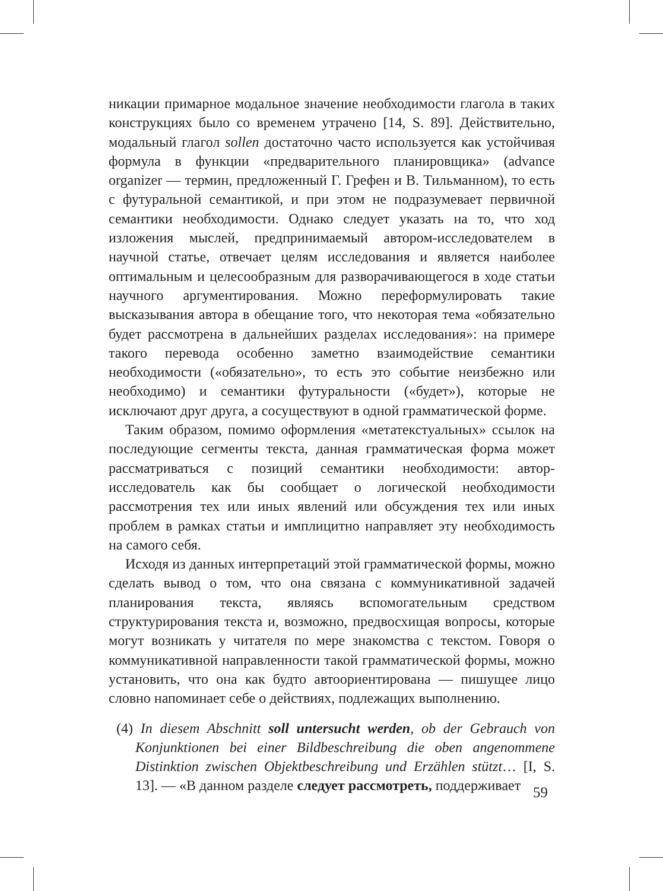никации примарное модальное значение необходимости глагола в таких конструкциях было со временем утрачено [14, S. 89]. Действительно, модальный глагол sollen достаточно часто используется как устойчивая формула в функции «предварительного планировщика» (advance organizer — термин, предложенный Г. Грефен и В. Тильманном), то есть с футуральной семантикой, и при этом не подразумевает первичной семантики необходимости. Однако следует указать на то, что ход изложения мыслей, предпринимаемый автором-исследователем в научной статье, отвечает целям исследования и является наиболее оптимальным и целесообразным для разворачивающегося в ходе статьи научного аргументирования. Можно переформулировать такие высказывания автора в обещание того, что некоторая тема «обязательно будет рассмотрена в дальнейших разделах исследования»: на примере такого перевода особенно заметно взаимодействие семантики необходимости («обязательно», то есть это событие неизбежно или необходимо) и семантики футуральности («будет»), которые не исключают друг друга, а сосуществуют в одной грамматической форме.
Таким образом, помимо оформления «метатекстуальных» ссылок на последующие сегменты текста, данная грамматическая форма может рассматриваться с позиций семантики необходимости: автор-исследователь как бы сообщает о логической необходимости рассмотрения тех или иных явлений или обсуждения тех или иных проблем в рамках статьи и имплицитно направляет эту необходимость на самого себя.
Исходя из данных интерпретаций этой грамматической формы, можно сделать вывод о том, что она связана с коммуникативной задачей планирования текста, являясь вспомогательным средством структурирования текста и, возможно, предвосхищая вопросы, которые могут возникать у читателя по мере знакомства с текстом. Говоря о коммуникативной направленности такой грамматической формы, можно установить, что она как будто автоориентирована — пишущее лицо словно напоминает себе о действиях, подлежащих выполнению.
(4) In diesem Abschnitt soll untersucht werden, ob der Gebrauch von Konjunktionen bei einer Bildbeschreibung die oben angenommene Distinktion zwischen Objektbeschreibung und Erzählen stützt… [I, S. 13]. — «В данном разделе следует рассмотреть, поддерживает
59